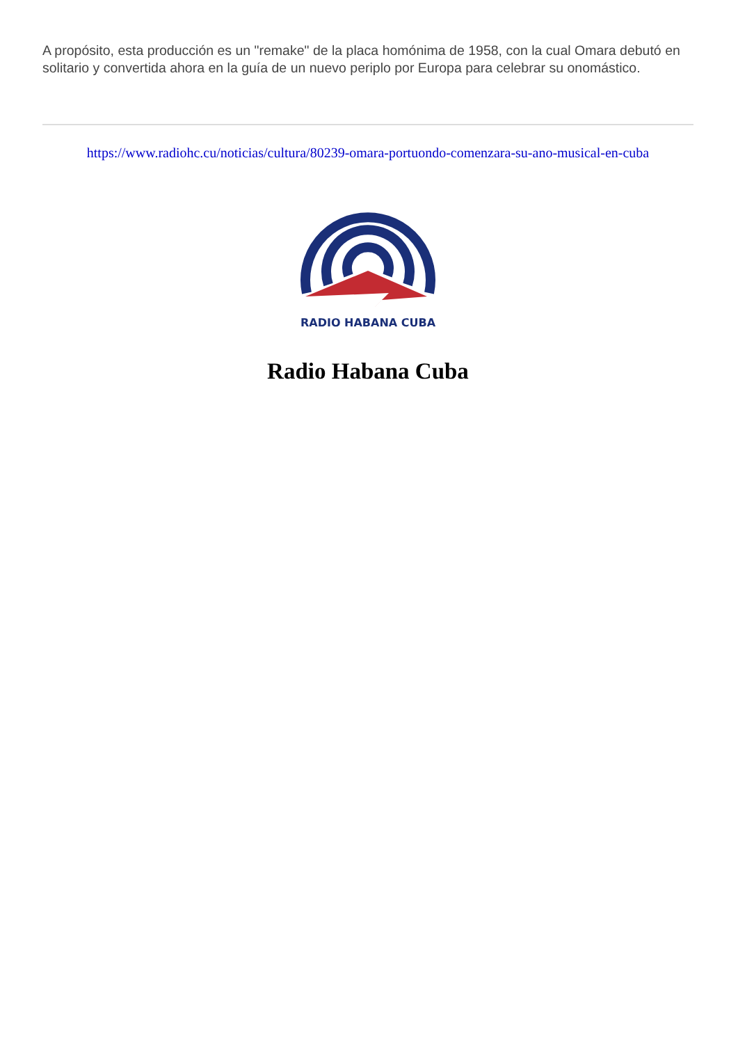A propósito, esta producción es un "remake" de la placa homónima de 1958, con la cual Omara debutó en solitario y convertida ahora en la guía de un nuevo periplo por Europa para celebrar su onomástico.
https://www.radiohc.cu/noticias/cultura/80239-omara-portuondo-comenzara-su-ano-musical-en-cuba
RADIO HABANA CUBA
Radio Habana Cuba